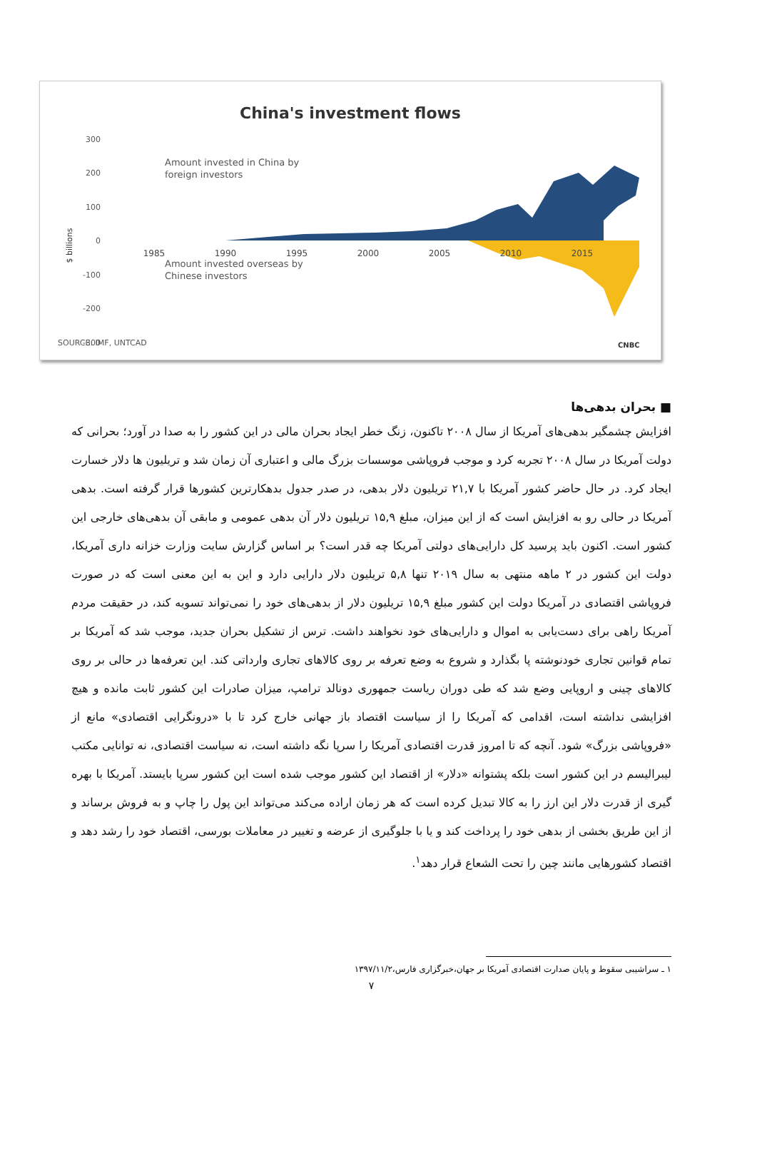China's investment flows
300
200
100
0
-100
-200
-300
$ billions
1985
1990
1995
2000
2005
2010
2015
Amount invested in China by
foreign investors
Amount invested overseas by
Chinese investors
SOURCE: IMF, UNTCAD
CNBC
■ بحران بدهی‌ها
افزایش چشمگیر بدهی‌های آمریکا از سال ۲۰۰۸ تاکنون، زنگ خطر ایجاد بحران مالی در این کشور را به صدا در آورد؛ بحرانی که دولت آمریکا در سال ۲۰۰۸ تجربه کرد و موجب فروپاشی موسسات بزرگ مالی و اعتباری آن زمان شد و تریلیون ها دلار خسارت ایجاد کرد. در حال حاضر کشور آمریکا با ۲۱,۷ تریلیون دلار بدهی، در صدر جدول بدهکارترین کشورها قرار گرفته است. بدهی آمریکا در حالی رو به افزایش است که از این میزان، مبلغ ۱۵,۹ تریلیون دلار آن بدهی عمومی و مابقی آن بدهی‌های خارجی این کشور است. اکنون باید پرسید کل دارایی‌های دولتی آمریکا چه قدر است؟ بر اساس گزارش سایت وزارت خزانه داری آمریکا، دولت این کشور در ۲ ماهه منتهی به سال ۲۰۱۹ تنها ۵,۸ تریلیون دلار دارایی دارد و این به این معنی است که در صورت فروپاشی اقتصادی در آمریکا دولت این کشور مبلغ ۱۵,۹ تریلیون دلار از بدهی‌های خود را نمی‌تواند تسویه کند، در حقیقت مردم آمریکا راهی برای دست‌یابی به اموال و دارایی‌های خود نخواهند داشت. ترس از تشکیل بحران جدید، موجب شد که آمریکا بر تمام قوانین تجاری خودنوشته پا بگذارد و شروع به وضع تعرفه بر روی کالاهای تجاری وارداتی کند. این تعرفه‌ها در حالی بر روی کالاهای چینی و اروپایی وضع شد که طی دوران ریاست جمهوری دونالد ترامپ، میزان صادرات این کشور ثابت مانده و هیچ افزایشی نداشته است، اقدامی که آمریکا را از سیاست اقتصاد باز جهانی خارج کرد تا با «درونگرایی اقتصادی» مانع از «فروپاشی بزرگ» شود. آنچه که تا امروز قدرت اقتصادی آمریکا را سرپا نگه داشته است، نه سیاست اقتصادی، نه توانایی مکتب لیبرالیسم در این کشور است بلکه پشتوانه «دلار» از اقتصاد این کشور موجب شده است این کشور سرپا بایستد. آمریکا با بهره گیری از قدرت دلار این ارز را به کالا تبدیل کرده است که هر زمان اراده می‌کند می‌تواند این پول را چاپ و به فروش برساند و از این طریق بخشی از بدهی خود را پرداخت کند و یا با جلوگیری از عرضه و تغییر در معاملات بورسی، اقتصاد خود را رشد دهد و اقتصاد کشورهایی مانند چین را تحت الشعاع قرار دهد<sup>۱</sup>.
۱ ـ سراشیبی سقوط و پایان صدارت اقتصادی آمریکا بر جهان،خبرگزاری فارس،۱۳۹۷/۱۱/۲
۷